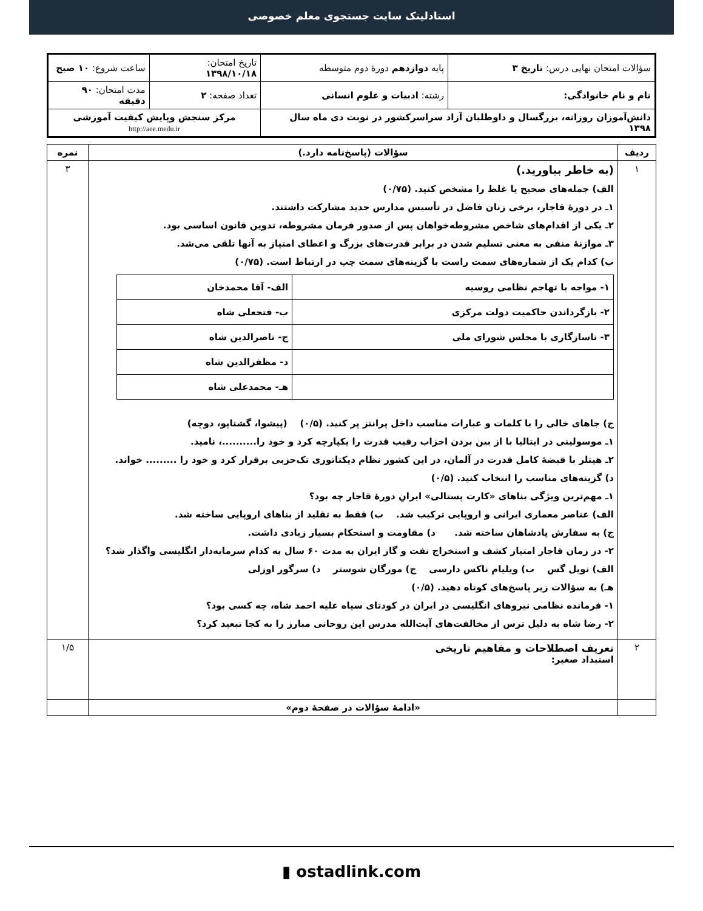استادلینک سایت جستجوی معلم خصوصی
| سؤالات امتحان نهایی درس: تاریخ ۳ | پایه دوازدهم دورهٔ دوم متوسطه | تاریخ امتحان: ۱۳۹۸/۱۰/۱۸ | ساعت شروع: ۱۰ صبح |
| نام و نام خانوادگی: | رشته: ادبیات و علوم انسانی | تعداد صفحه: ۲ | مدت امتحان: ۹۰ دقیقه |
| دانش‌آموزان روزانه، بزرگسال و داوطلبان آزاد سراسرکشور در نوبت دی ماه سال ۱۳۹۸ | | مرکز سنجش وپایش کیفیت آموزشی http://aee.medu.ir | |
| ردیف | سؤالات (پاسخ‌نامه دارد.) | نمره |
| --- | --- | --- |
| ۱ | (به خاطر بیاورید.) الف) جمله‌های صحیح یا غلط را مشخص کنید. (۰/۷۵) ۱ـ در دورهٔ قاجار، برخی زنان فاضل در تأسیس مدارس جدید مشارکت داشتند. ۲ـ یکی از اقدام‌های شاخص مشروطه‌خواهان پس از صدور فرمان مشروطه، تدوین قانون اساسی بود. ۳ـ موازنهٔ منفی به معنی تسلیم شدن در برابر قدرت‌های بزرگ و اعطای امتیاز به آنها تلقی می‌شد. ب) کدام یک از شماره‌های سمت راست با گزینه‌های سمت چپ در ارتباط است. (۰/۷۵) / ۱- مواجه با تهاجم نظامی روسیه / الف- آقا محمدخان / / ۲- بازگرداندن حاکمیت دولت مرکزی / ب- فتحعلی شاه / / ۳- ناسازگاری با مجلس شورای ملی / ج- ناصرالدین شاه / / / د- مظفرالدین شاه / / / هـ- محمدعلی شاه / ج) جاهای خالی را با کلمات و عبارات مناسب داخل پرانتز پر کنید. (۰/۵) (پیشوا، گشتاپو، دوچه) ۱ـ موسولینی در ایتالیا با از بین بردن احزاب رقیب قدرت را یکپارچه کرد و خود را..........، نامید. ۲ـ هیتلر با قبضهٔ کامل قدرت در آلمان، در این کشور نظام دیکتاتوری تک‌حزبی برقرار کرد و خود را ......... خواند. د) گزینه‌های مناسب را انتخاب کنید. (۰/۵) ۱ـ مهم‌ترین ویژگی بناهای «کارت پستالی» ایرانِ دورهٔ قاجار چه بود؟ الف) عناصر معماری ایرانی و اروپایی ترکیب شد. ب) فقط به تقلید از بناهای اروپایی ساخته شد. ج) به سفارش پادشاهان ساخته شد. د) مقاومت و استحکام بسیار زیادی داشت. ۲- در زمان قاجار امتیاز کشف و استخراج نفت و گاز ایران به مدت ۶۰ سال به کدام سرمایه‌دار انگلیسی واگذار شد؟ الف) نویل گس ب) ویلیام ناکس دارسی ج) مورگان شوستر د) سرگور اوزلی هـ) به سؤالات زیر پاسخ‌های کوتاه دهید. (۰/۵) ۱- فرمانده نظامی نیروهای انگلیسی در ایران در کودتای سیاه علیه احمد شاه، چه کسی بود؟ ۲- رضا شاه به دلیل ترس از مخالفت‌های آیت‌الله مدرس این روحانی مبارز را به کجا تبعید کرد؟ | ۳ |
| ۲ | تعریف اصطلاحات و مفاهیم تاریخی استبداد صغیر: | ۱/۵ |
| | «ادامهٔ سؤالات در صفحهٔ دوم» | |
▮ ostadlink.com